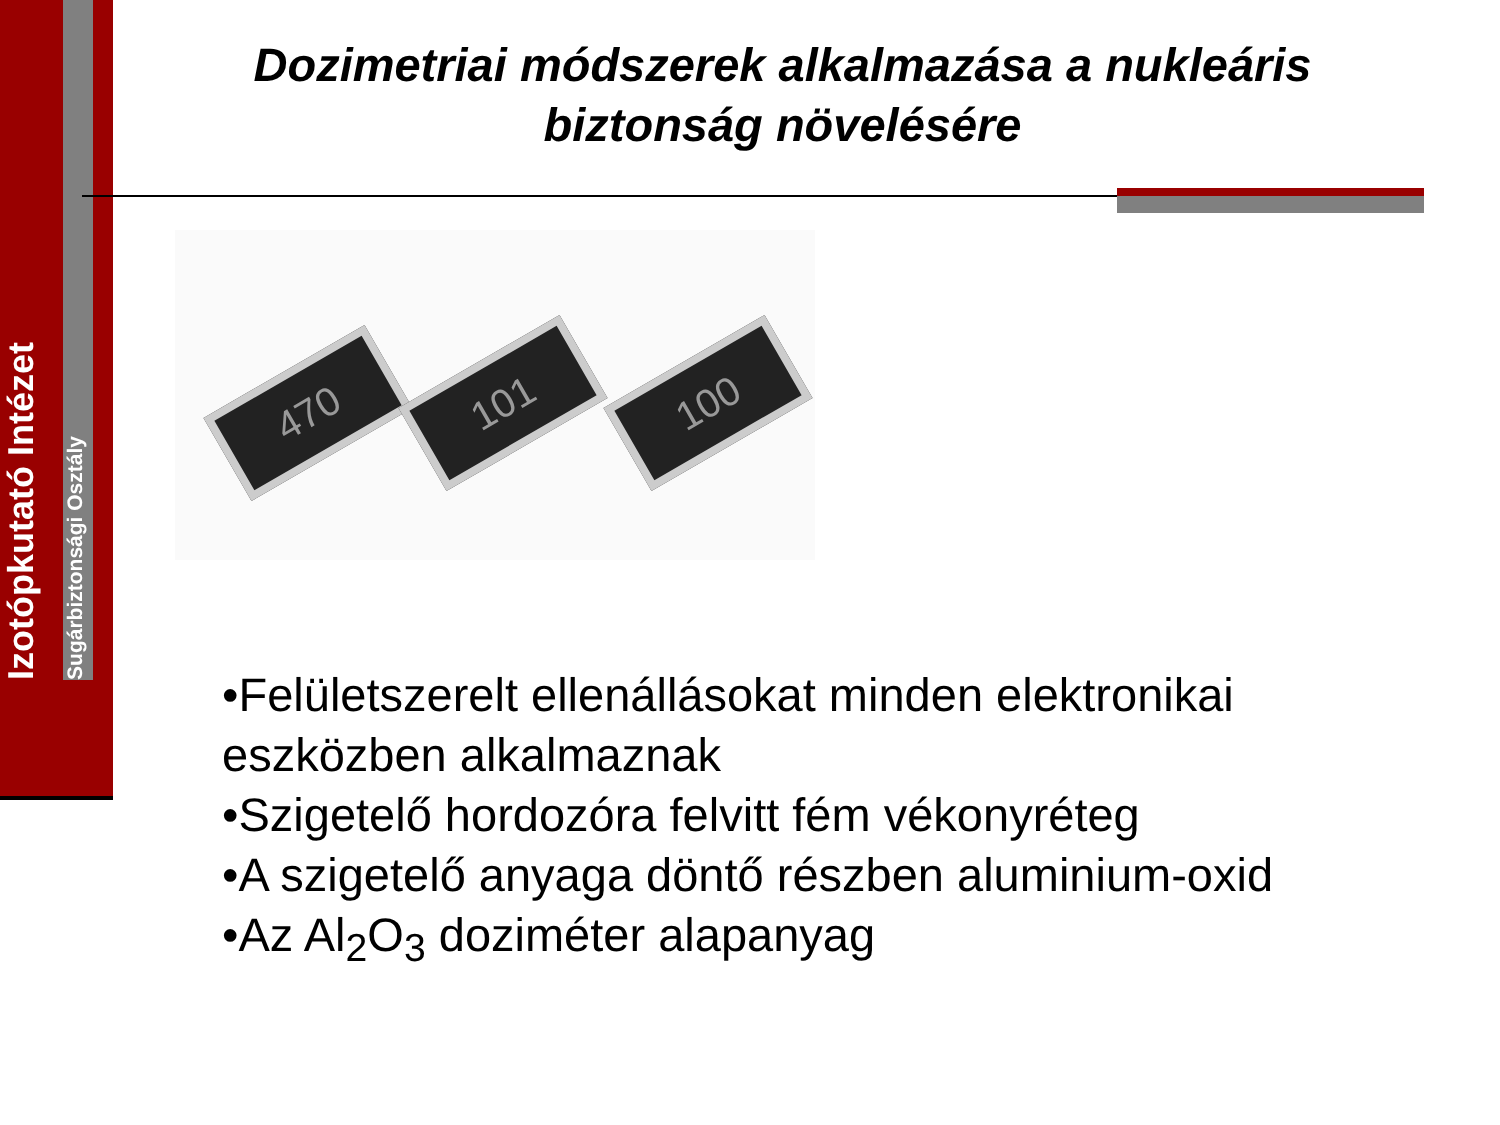Izotópkutató Intézet
Sugárbiztonsági Osztály
Dozimetriai módszerek alkalmazása a nukleáris biztonság növelésére
470 101 100
•Felületszerelt ellenállásokat minden elektronikai eszközben alkalmaznak
•Szigetelő hordozóra felvitt fém vékonyréteg
•A szigetelő anyaga döntő részben aluminium-oxid
•Az Al<sub>2</sub>O<sub>3</sub> doziméter alapanyag